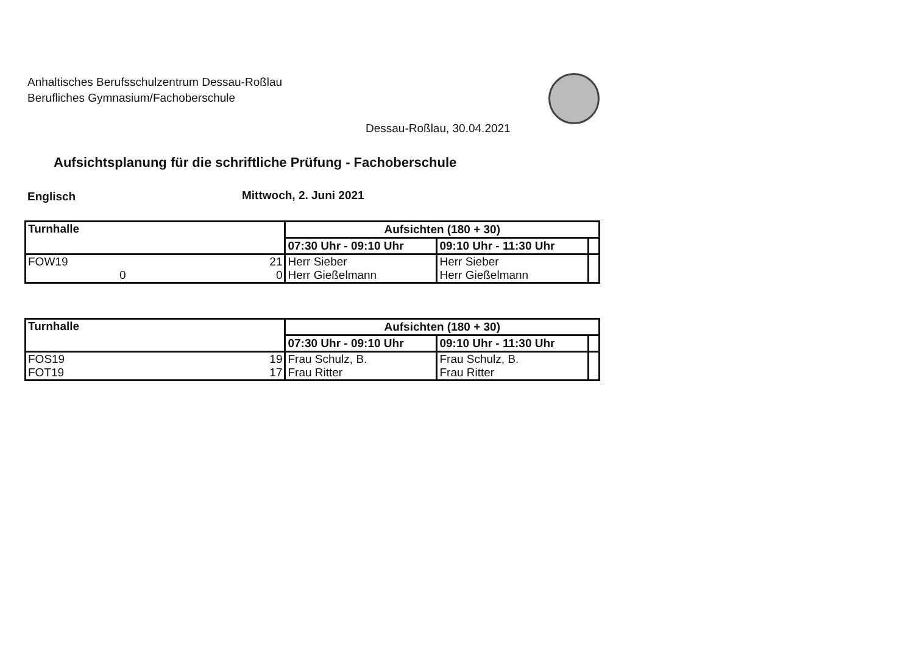Anhaltisches Berufsschulzentrum Dessau-Roßlau
Berufliches Gymnasium/Fachoberschule
Dessau-Roßlau, 30.04.2021
Aufsichtsplanung für die schriftliche Prüfung - Fachoberschule
Englisch Mittwoch, 2. Juni 2021
| Turnhalle | | Aufsichten (180 + 30) | | |
| --- | --- | --- | --- | --- |
| | | 07:30 Uhr - 09:10 Uhr | 09:10 Uhr - 11:30 Uhr | |
| FOW19 0 | 21 0 | Herr Sieber Herr Gießelmann | Herr Sieber Herr Gießelmann | |
| Turnhalle | | Aufsichten (180 + 30) | | |
| --- | --- | --- | --- | --- |
| | | 07:30 Uhr - 09:10 Uhr | 09:10 Uhr - 11:30 Uhr | |
| FOS19 FOT19 | 19 17 | Frau Schulz, B. Frau Ritter | Frau Schulz, B. Frau Ritter | |